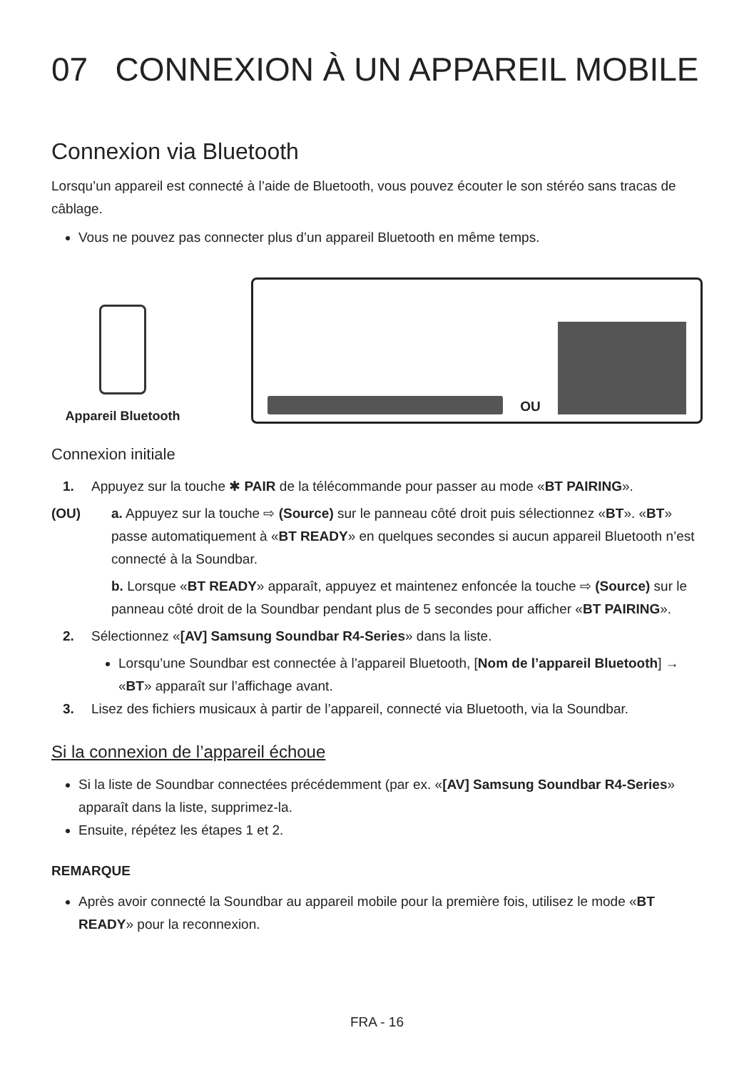07 CONNEXION À UN APPAREIL MOBILE
Connexion via Bluetooth
Lorsqu’un appareil est connecté à l’aide de Bluetooth, vous pouvez écouter le son stéréo sans tracas de câblage.
Vous ne pouvez pas connecter plus d’un appareil Bluetooth en même temps.
Appareil Bluetooth
OU
Connexion initiale
1. Appuyez sur la touche ✱ PAIR de la télécommande pour passer au mode «BT PAIRING».
(OU) a. Appuyez sur la touche ⇨ (Source) sur le panneau côté droit puis sélectionnez «BT». «BT» passe automatiquement à «BT READY» en quelques secondes si aucun appareil Bluetooth n’est connecté à la Soundbar.
b. Lorsque «BT READY» apparaît, appuyez et maintenez enfoncée la touche ⇨ (Source) sur le panneau côté droit de la Soundbar pendant plus de 5 secondes pour afficher «BT PAIRING».
2. Sélectionnez «[AV] Samsung Soundbar R4-Series» dans la liste.
Lorsqu’une Soundbar est connectée à l’appareil Bluetooth, [Nom de l’appareil Bluetooth] → «BT» apparaît sur l’affichage avant.
3. Lisez des fichiers musicaux à partir de l’appareil, connecté via Bluetooth, via la Soundbar.
Si la connexion de l’appareil échoue
Si la liste de Soundbar connectées précédemment (par ex. «[AV] Samsung Soundbar R4-Series» apparaît dans la liste, supprimez-la.
Ensuite, répétez les étapes 1 et 2.
REMARQUE
Après avoir connecté la Soundbar au appareil mobile pour la première fois, utilisez le mode «BT READY» pour la reconnexion.
FRA - 16